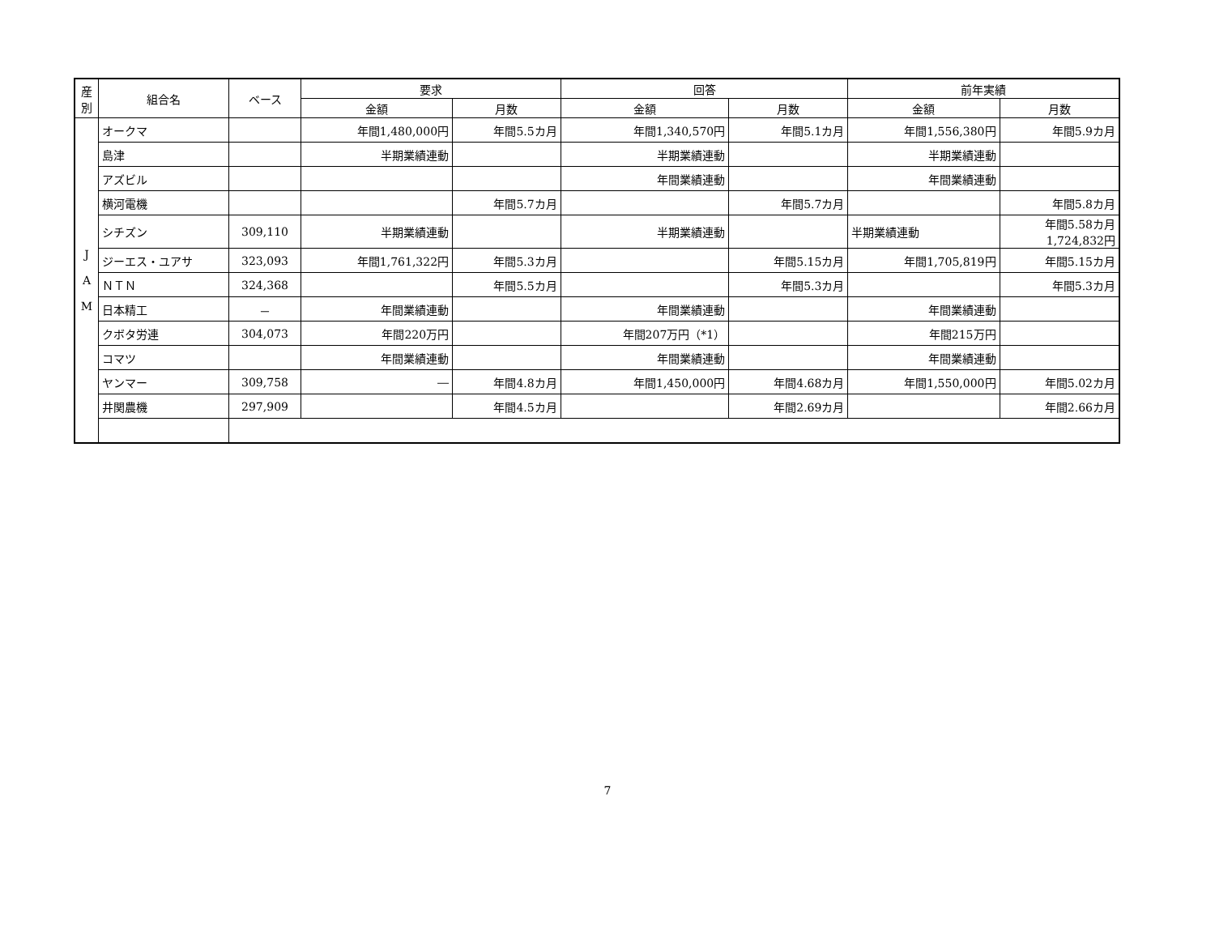| 産別 | 組合名 | ベース | 要求 | | 回答 | | 前年実績 | |
| --- | --- | --- | --- | --- | --- | --- | --- | --- |
| | | | 金額 | 月数 | 金額 | 月数 | 金額 | 月数 |
| J A M | オークマ | | 年間1,480,000円 | 年間5.5カ月 | 年間1,340,570円 | 年間5.1カ月 | 年間1,556,380円 | 年間5.9カ月 |
| | 島津 | | 半期業績連動 | | 半期業績連動 | | 半期業績連動 | |
| | アズビル | | | | 年間業績連動 | | 年間業績連動 | |
| | 横河電機 | | | 年間5.7カ月 | | 年間5.7カ月 | | 年間5.8カ月 |
| | シチズン | 309,110 | 半期業績連動 | | 半期業績連動 | | 半期業績連動 | 年間5.58カ月 1,724,832円 |
| | ジーエス・ユアサ | 323,093 | 年間1,761,322円 | 年間5.3カ月 | | 年間5.15カ月 | 年間1,705,819円 | 年間5.15カ月 |
| | ＮＴＮ | 324,368 | | 年間5.5カ月 | | 年間5.3カ月 | | 年間5.3カ月 |
| | 日本精工 | － | 年間業績連動 | | 年間業績連動 | | 年間業績連動 | |
| | クボタ労連 | 304,073 | 年間220万円 | | 年間207万円（*1） | | 年間215万円 | |
| | コマツ | | 年間業績連動 | | 年間業績連動 | | 年間業績連動 | |
| | ヤンマー | 309,758 | ― | 年間4.8カ月 | 年間1,450,000円 | 年間4.68カ月 | 年間1,550,000円 | 年間5.02カ月 |
| | 井関農機 | 297,909 | | 年間4.5カ月 | | 年間2.69カ月 | | 年間2.66カ月 |
7